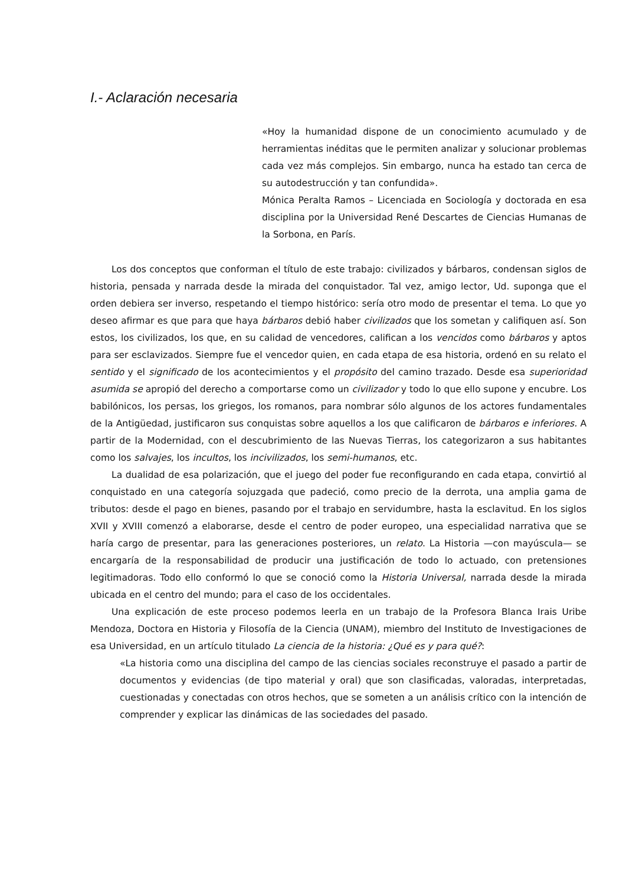I.- Aclaración necesaria
«Hoy la humanidad dispone de un conocimiento acumulado y de herramientas inéditas que le permiten analizar y solucionar problemas cada vez más complejos. Sin embargo, nunca ha estado tan cerca de su autodestrucción y tan confundida».
Mónica Peralta Ramos – Licenciada en Sociología y doctorada en esa disciplina por la Universidad René Descartes de Ciencias Humanas de la Sorbona, en París.
Los dos conceptos que conforman el título de este trabajo: civilizados y bárbaros, condensan siglos de historia, pensada y narrada desde la mirada del conquistador. Tal vez, amigo lector, Ud. suponga que el orden debiera ser inverso, respetando el tiempo histórico: sería otro modo de presentar el tema. Lo que yo deseo afirmar es que para que haya bárbaros debió haber civilizados que los sometan y califiquen así. Son estos, los civilizados, los que, en su calidad de vencedores, califican a los vencidos como bárbaros y aptos para ser esclavizados. Siempre fue el vencedor quien, en cada etapa de esa historia, ordenó en su relato el sentido y el significado de los acontecimientos y el propósito del camino trazado. Desde esa superioridad asumida se apropió del derecho a comportarse como un civilizador y todo lo que ello supone y encubre. Los babilónicos, los persas, los griegos, los romanos, para nombrar sólo algunos de los actores fundamentales de la Antigüedad, justificaron sus conquistas sobre aquellos a los que calificaron de bárbaros e inferiores. A partir de la Modernidad, con el descubrimiento de las Nuevas Tierras, los categorizaron a sus habitantes como los salvajes, los incultos, los incivilizados, los semi-humanos, etc.
La dualidad de esa polarización, que el juego del poder fue reconfigurando en cada etapa, convirtió al conquistado en una categoría sojuzgada que padeció, como precio de la derrota, una amplia gama de tributos: desde el pago en bienes, pasando por el trabajo en servidumbre, hasta la esclavitud. En los siglos XVII y XVIII comenzó a elaborarse, desde el centro de poder europeo, una especialidad narrativa que se haría cargo de presentar, para las generaciones posteriores, un relato. La Historia —con mayúscula— se encargaría de la responsabilidad de producir una justificación de todo lo actuado, con pretensiones legitimadoras. Todo ello conformó lo que se conoció como la Historia Universal, narrada desde la mirada ubicada en el centro del mundo; para el caso de los occidentales.
Una explicación de este proceso podemos leerla en un trabajo de la Profesora Blanca Irais Uribe Mendoza, Doctora en Historia y Filosofía de la Ciencia (UNAM), miembro del Instituto de Investigaciones de esa Universidad, en un artículo titulado La ciencia de la historia: ¿Qué es y para qué?:
«La historia como una disciplina del campo de las ciencias sociales reconstruye el pasado a partir de documentos y evidencias (de tipo material y oral) que son clasificadas, valoradas, interpretadas, cuestionadas y conectadas con otros hechos, que se someten a un análisis crítico con la intención de comprender y explicar las dinámicas de las sociedades del pasado.